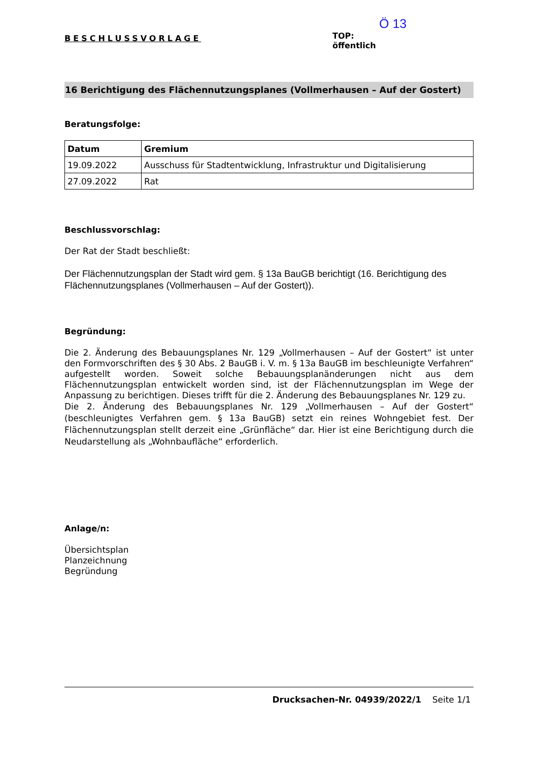BESCHLUSSVORLAGE
Ö 13
TOP:
öffentlich
16 Berichtigung des Flächennutzungsplanes (Vollmerhausen – Auf der Gostert)
Beratungsfolge:
| Datum | Gremium |
| --- | --- |
| 19.09.2022 | Ausschuss für Stadtentwicklung, Infrastruktur und Digitalisierung |
| 27.09.2022 | Rat |
Beschlussvorschlag:
Der Rat der Stadt beschließt:
Der Flächennutzungsplan der Stadt wird gem. § 13a BauGB berichtigt (16. Berichtigung des Flächennutzungsplanes (Vollmerhausen – Auf der Gostert)).
Begründung:
Die 2. Änderung des Bebauungsplanes Nr. 129 „Vollmerhausen – Auf der Gostert“ ist unter den Formvorschriften des § 30 Abs. 2 BauGB i. V. m. § 13a BauGB im beschleunigte Verfahren“ aufgestellt worden. Soweit solche Bebauungsplanänderungen nicht aus dem Flächennutzungsplan entwickelt worden sind, ist der Flächennutzungsplan im Wege der Anpassung zu berichtigen. Dieses trifft für die 2. Änderung des Bebauungsplanes Nr. 129 zu.
Die 2. Änderung des Bebauungsplanes Nr. 129 „Vollmerhausen – Auf der Gostert“ (beschleunigtes Verfahren gem. § 13a BauGB) setzt ein reines Wohngebiet fest. Der Flächennutzungsplan stellt derzeit eine „Grünfläche“ dar. Hier ist eine Berichtigung durch die Neudarstellung als „Wohnbaufläche“ erforderlich.
Anlage/n:
Übersichtsplan
Planzeichnung
Begründung
Drucksachen-Nr. 04939/2022/1 Seite 1/1